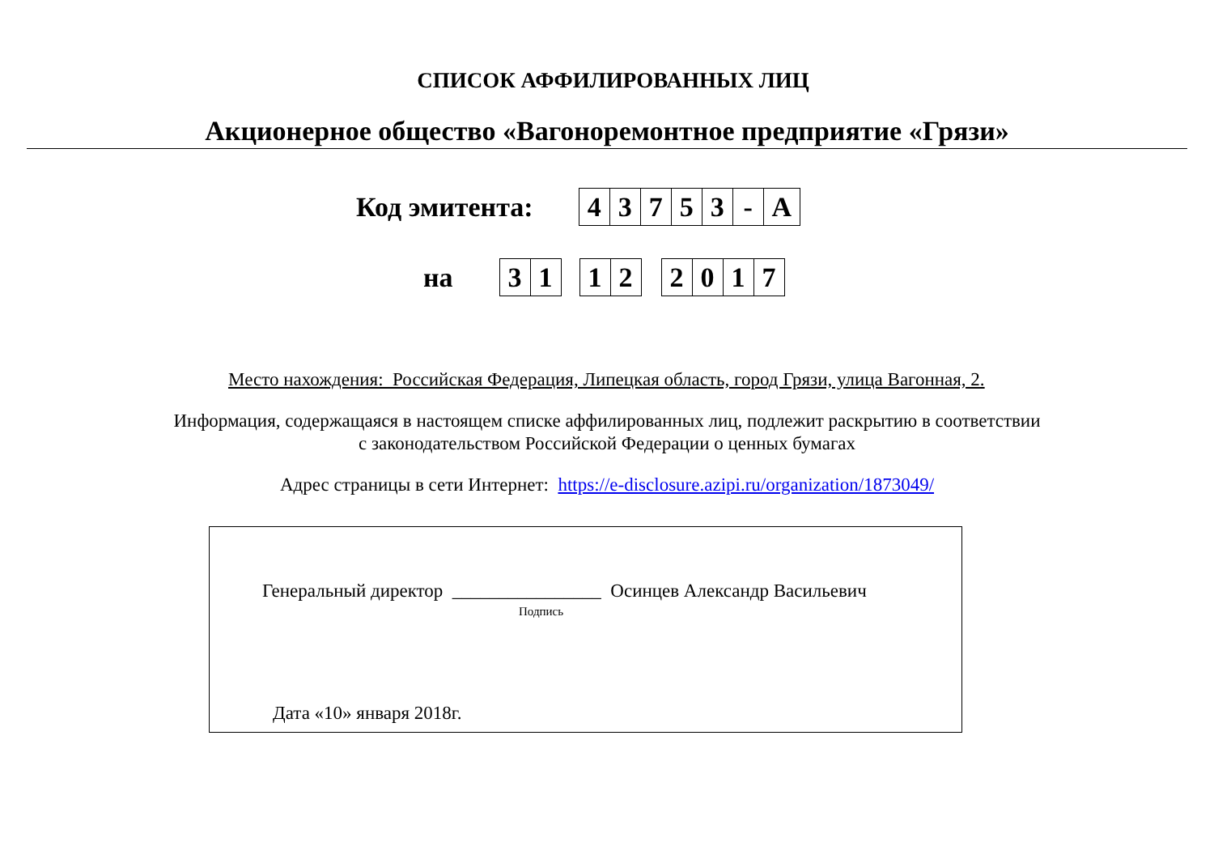СПИСОК АФФИЛИРОВАННЫХ ЛИЦ
Акционерное общество «Вагоноремонтное предприятие «Грязи»
Код эмитента:
| 4 | 3 | 7 | 5 | 3 | - | A |
на
| 3 | 1 |
| 1 | 2 |
| 2 | 0 | 1 | 7 |
Место нахождения: Российская Федерация, Липецкая область, город Грязи, улица Вагонная, 2.
Информация, содержащаяся в настоящем списке аффилированных лиц, подлежит раскрытию в соответствии
с законодательством Российской Федерации о ценных бумагах
Адрес страницы в сети Интернет: https://e-disclosure.azipi.ru/organization/1873049/
Генеральный директор ________________ Осинцев Александр Васильевич
Подпись
Дата «10» января 2018г.